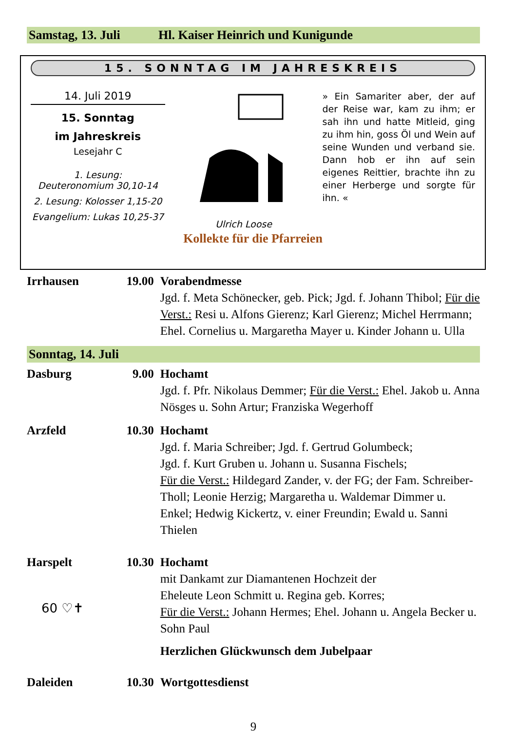Samstag, 13. Juli Hl. Kaiser Heinrich und Kunigunde
15. SONNTAG IM JAHRESKREIS
14. Juli 2019
15. Sonntag
im Jahreskreis
Lesejahr C
1. Lesung:
Deuteronomium 30,10-14
2. Lesung: Kolosser 1,15-20
Evangelium: Lukas 10,25-37
Ulrich Loose
» Ein Samariter aber, der auf der Reise war, kam zu ihm; er sah ihn und hatte Mitleid, ging zu ihm hin, goss Öl und Wein auf seine Wunden und verband sie. Dann hob er ihn auf sein eigenes Reittier, brachte ihn zu einer Herberge und sorgte für ihn. «
Kollekte für die Pfarreien
Irrhausen 19.00 Vorabendmesse
Jgd. f. Meta Schönecker, geb. Pick; Jgd. f. Johann Thibol; Für die Verst.: Resi u. Alfons Gierenz; Karl Gierenz; Michel Herrmann; Ehel. Cornelius u. Margaretha Mayer u. Kinder Johann u. Ulla
Sonntag, 14. Juli
Dasburg 9.00 Hochamt
Jgd. f. Pfr. Nikolaus Demmer; Für die Verst.: Ehel. Jakob u. Anna Nösges u. Sohn Artur; Franziska Wegerhoff
Arzfeld 10.30 Hochamt
Jgd. f. Maria Schreiber; Jgd. f. Gertrud Golumbeck;
Jgd. f. Kurt Gruben u. Johann u. Susanna Fischels;
Für die Verst.: Hildegard Zander, v. der FG; der Fam. Schreiber-Tholl; Leonie Herzig; Margaretha u. Waldemar Dimmer u. Enkel; Hedwig Kickertz, v. einer Freundin; Ewald u. Sanni Thielen
Harspelt
60 ♡✝
10.30 Hochamt
mit Dankamt zur Diamantenen Hochzeit der
Eheleute Leon Schmitt u. Regina geb. Korres;
Für die Verst.: Johann Hermes; Ehel. Johann u. Angela Becker u. Sohn Paul
Herzlichen Glückwunsch dem Jubelpaar
Daleiden 10.30 Wortgottesdienst
9